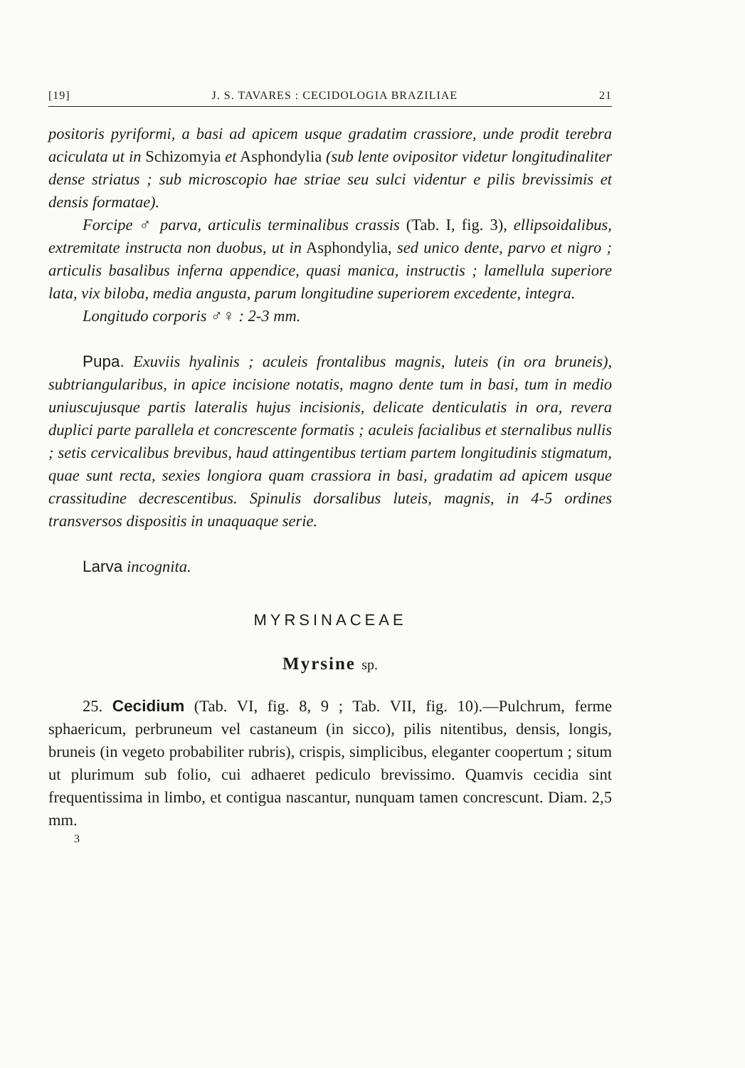[19] J. S. TAVARES : CECIDOLOGIA BRAZILIAE 21
positoris pyriformi, a basi ad apicem usque gradatim crassiore, unde prodit terebra aciculata ut in Schizomyia et Asphondylia (sub lente ovipositor videtur longitudinaliter dense striatus ; sub microscopio hae striae seu sulci videntur e pilis brevissimis et densis formatae).
Forcipe ♂ parva, articulis terminalibus crassis (Tab. I, fig. 3), ellipsoidalibus, extremitate instructa non duobus, ut in Asphondylia, sed unico dente, parvo et nigro ; articulis basalibus inferna appendice, quasi manica, instructis ; lamellula superiore lata, vix biloba, media angusta, parum longitudine superiorem excedente, integra.
Longitudo corporis ♂♀ : 2-3 mm.
Pupa. Exuviis hyalinis ; aculeis frontalibus magnis, luteis (in ora bruneis), subtriangularibus, in apice incisione notatis, magno dente tum in basi, tum in medio uniuscujusque partis lateralis hujus incisionis, delicate denticulatis in ora, revera duplici parte parallela et concrescente formatis ; aculeis facialibus et sternalibus nullis ; setis cervicalibus brevibus, haud attingentibus tertiam partem longitudinis stigmatum, quae sunt recta, sexies longiora quam crassiora in basi, gradatim ad apicem usque crassitudine decrescentibus. Spinulis dorsalibus luteis, magnis, in 4-5 ordines transversos dispositis in unaquaque serie.
Larva incognita.
MYRSINACEAE
Myrsine sp.
25. Cecidium (Tab. VI, fig. 8, 9 ; Tab. VII, fig. 10).—Pulchrum, ferme sphaericum, perbruneum vel castaneum (in sicco), pilis nitentibus, densis, longis, bruneis (in vegeto probabiliter rubris), crispis, simplicibus, eleganter coopertum ; situm ut plurimum sub folio, cui adhaeret pediculo brevissimo. Quamvis cecidia sint frequentissima in limbo, et contigua nascantur, nunquam tamen concrescunt. Diam. 2,5 mm.
3